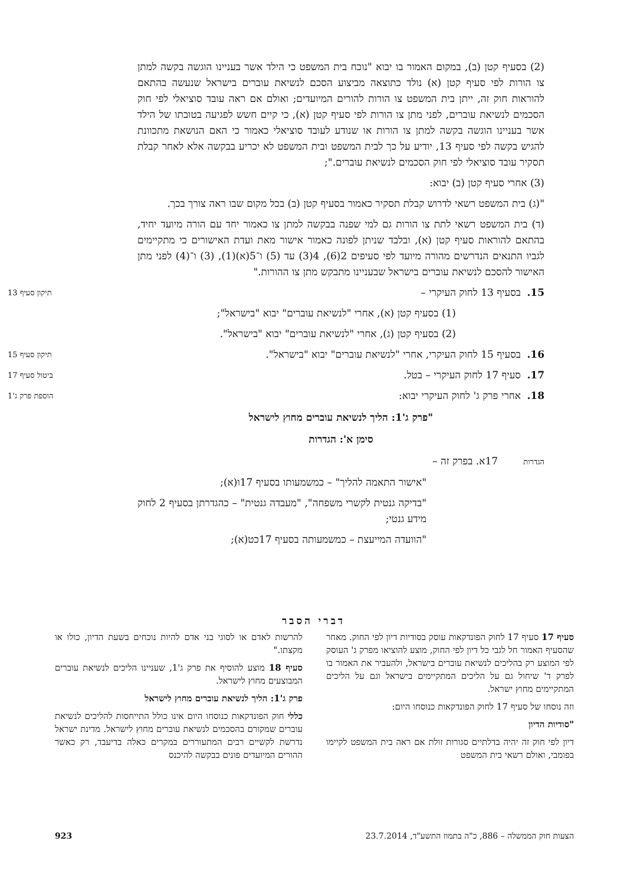(2) בסעיף קטן (ב), במקום האמור בו יבוא "נוכח בית המשפט כי הילד אשר בעניינו הוגשה בקשה למתן צו הורות לפי סעיף קטן (א) נולד כתוצאה מביצוע הסכם לנשיאת עוברים בישראל שנעשה בהתאם להוראות חוק זה, ייתן בית המשפט צו הורות להורים המיועדים; ואולם אם ראה עובד סוציאלי לפי חוק הסכמים לנשיאת עוברים, לפני מתן צו הורות לפי סעיף קטן (א), כי קיים חשש לפגיעה בטובתו של הילד אשר בעניינו הוגשה בקשה למתן צו הורות או שנודע לעובד סוציאלי כאמור כי האם הנושאת מתכוונת להגיש בקשה לפי סעיף 13, יודיע על כך לבית המשפט ובית המשפט לא יכריע בבקשה אלא לאחר קבלת תסקיר עובד סוציאלי לפי חוק הסכמים לנשיאת עוברים.";
(3) אחרי סעיף קטן (ב) יבוא:
"(ג) בית המשפט רשאי לדרוש קבלת תסקיר כאמור בסעיף קטן (ב) בכל מקום שבו ראה צורך בכך.
(ד) בית המשפט רשאי לתת צו הורות גם למי שפנה בבקשה למתן צו כאמור יחד עם הורה מיועד יחיד, בהתאם להוראות סעיף קטן (א), ובלבד שניתן לפונה כאמור אישור מאת ועדת האישורים כי מתקיימים לגביו התנאים הנדרשים מהורה מיועד לפי סעיפים 2(6), 4(3) עד (5) ו־5(א)(1), (3) ו־(4) לפני מתן האישור להסכם לנשיאת עוברים בישראל שבעניינו מתבקש מתן צו ההורות."
15. בסעיף 13 לחוק העיקרי – תיקון סעיף 13
(1) בסעיף קטן (א), אחרי "לנשיאת עוברים" יבוא "בישראל";
(2) בסעיף קטן (ג), אחרי "לנשיאת עוברים" יבוא "בישראל".
16. בסעיף 15 לחוק העיקרי, אחרי "לנשיאת עוברים" יבוא "בישראל". תיקון סעיף 15
17. סעיף 17 לחוק העיקרי – בטל. ביטול סעיף 17
18. אחרי פרק ג' לחוק העיקרי יבוא: הוספת פרק ג'1
"פרק ג'1: הליך לנשיאת עוברים מחוץ לישראל
סימן א': הגדרות
הגדרות 17א. בפרק זה –
"אישור התאמה להליך" – כמשמעותו בסעיף 17ו(א);
"בדיקה גנטית לקשרי משפחה", "מעבדה גנטית" – כהגדרתן בסעיף 2 לחוק מידע גנטי;
"הוועדה המייעצת – כמשמעותה בסעיף 17כט(א);
דברי הסבר
סעיף 17 סעיף 17 לחוק הפונדקאות עוסק בסודיות דיון לפי החוק. מאחר שהסעיף האמור חל לגבי כל דיון לפי החוק, מוצע להוציאו מפרק ג' העוסק לפי המוצע רק בהליכים לנשיאת עוברים בישראל, ולהעביר את האמור בו לפרק ד' שיחול גם על הליכים המתקיימים בישראל וגם על הליכים המתקיימים מחוץ ישראל.
וזה נוסחו של סעיף 17 לחוק הפונדקאות כנוסחו היום:
"סודיות הדיון
דיון לפי חוק זה יהיה בדלתיים סגורות זולת אם ראה בית המשפט לקיימו בפומבי, ואולם רשאי בית המשפט
להרשות לאדם או לסוגי בני אדם להיות נוכחים בשעת הדיון, כולו או מקצתו."
סעיף 18 מוצע להוסיף את פרק ג'1, שעניינו הליכים לנשיאת עוברים המבוצעים מחוץ לישראל.
פרק ג'1: הליך לנשיאת עוברים מחוץ לישראל
כללי חוק הפונדקאות כנוסחו היום אינו כולל התייחסות להליכים לנשיאת עוברים שמקורם בהסכמים לנשיאת עוברים מחוץ לישראל. מדינת ישראל נדרשת לקשיים רבים המתעוררים במקרים כאלה בדיעבד, רק כאשר ההורים המיועדים פונים בבקשה להיכנס
הצעות חוק הממשלה – 886, כ"ה בתמוז התשע"ד, 23.7.2014 923